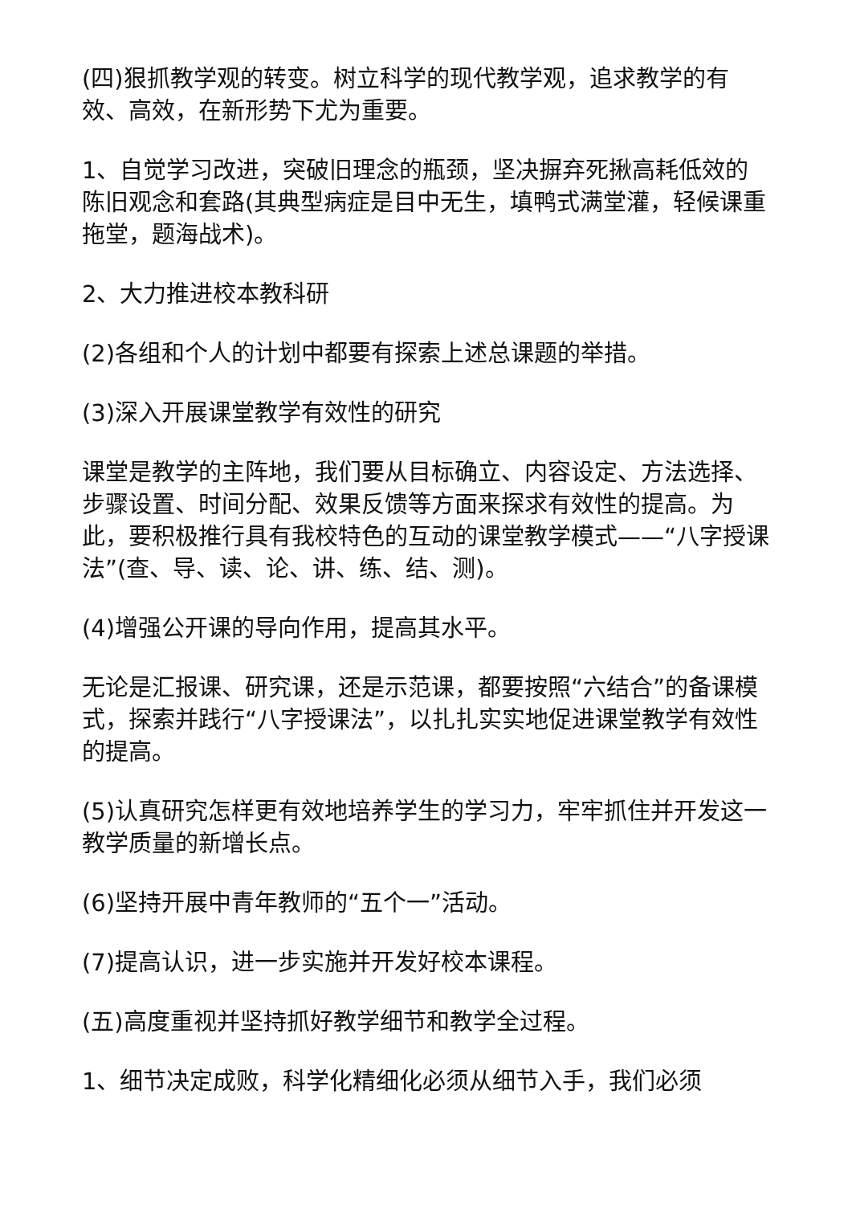(四)狠抓教学观的转变。树立科学的现代教学观，追求教学的有效、高效，在新形势下尤为重要。
1、自觉学习改进，突破旧理念的瓶颈，坚决摒弃死揪高耗低效的陈旧观念和套路(其典型病症是目中无生，填鸭式满堂灌，轻候课重拖堂，题海战术)。
2、大力推进校本教科研
(2)各组和个人的计划中都要有探索上述总课题的举措。
(3)深入开展课堂教学有效性的研究
课堂是教学的主阵地，我们要从目标确立、内容设定、方法选择、步骤设置、时间分配、效果反馈等方面来探求有效性的提高。为此，要积极推行具有我校特色的互动的课堂教学模式——“八字授课法”(查、导、读、论、讲、练、结、测)。
(4)增强公开课的导向作用，提高其水平。
无论是汇报课、研究课，还是示范课，都要按照“六结合”的备课模式，探索并践行“八字授课法”，以扎扎实实地促进课堂教学有效性的提高。
(5)认真研究怎样更有效地培养学生的学习力，牢牢抓住并开发这一教学质量的新增长点。
(6)坚持开展中青年教师的“五个一”活动。
(7)提高认识，进一步实施并开发好校本课程。
(五)高度重视并坚持抓好教学细节和教学全过程。
1、细节决定成败，科学化精细化必须从细节入手，我们必须